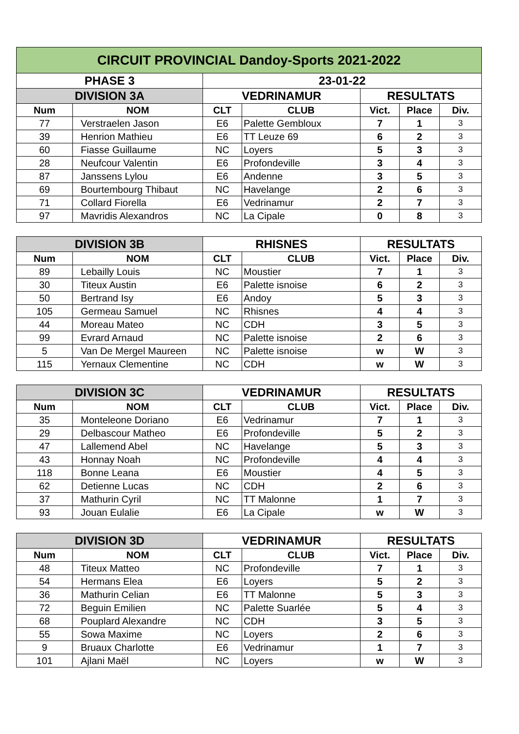| CIRCUIT PROVINCIAL Dandoy-Sports 2021-2022 | | | | | | |
| PHASE 3 | | 23-01-22 | | | | |
| DIVISION 3A | | VEDRINAMUR | | RESULTATS | | |
| Num | NOM | CLT | CLUB | Vict. | Place | Div. |
| 77 | Verstraelen Jason | E6 | Palette Gembloux | 7 | 1 | 3 |
| 39 | Henrion Mathieu | E6 | TT Leuze 69 | 6 | 2 | 3 |
| 60 | Fiasse Guillaume | NC | Loyers | 5 | 3 | 3 |
| 28 | Neufcour Valentin | E6 | Profondeville | 3 | 4 | 3 |
| 87 | Janssens Lylou | E6 | Andenne | 3 | 5 | 3 |
| 69 | Bourtembourg Thibaut | NC | Havelange | 2 | 6 | 3 |
| 71 | Collard Fiorella | E6 | Vedrinamur | 2 | 7 | 3 |
| 97 | Mavridis Alexandros | NC | La Cipale | 0 | 8 | 3 |
| DIVISION 3B | | RHISNES | | RESULTATS | | |
| Num | NOM | CLT | CLUB | Vict. | Place | Div. |
| 89 | Lebailly Louis | NC | Moustier | 7 | 1 | 3 |
| 30 | Titeux Austin | E6 | Palette isnoise | 6 | 2 | 3 |
| 50 | Bertrand Isy | E6 | Andoy | 5 | 3 | 3 |
| 105 | Germeau Samuel | NC | Rhisnes | 4 | 4 | 3 |
| 44 | Moreau Mateo | NC | CDH | 3 | 5 | 3 |
| 99 | Evrard Arnaud | NC | Palette isnoise | 2 | 6 | 3 |
| 5 | Van De Mergel Maureen | NC | Palette isnoise | w | W | 3 |
| 115 | Yernaux Clementine | NC | CDH | w | W | 3 |
| DIVISION 3C | | VEDRINAMUR | | RESULTATS | | |
| Num | NOM | CLT | CLUB | Vict. | Place | Div. |
| 35 | Monteleone Doriano | E6 | Vedrinamur | 7 | 1 | 3 |
| 29 | Delbascour Matheo | E6 | Profondeville | 5 | 2 | 3 |
| 47 | Lallemend Abel | NC | Havelange | 5 | 3 | 3 |
| 43 | Honnay Noah | NC | Profondeville | 4 | 4 | 3 |
| 118 | Bonne Leana | E6 | Moustier | 4 | 5 | 3 |
| 62 | Detienne Lucas | NC | CDH | 2 | 6 | 3 |
| 37 | Mathurin Cyril | NC | TT Malonne | 1 | 7 | 3 |
| 93 | Jouan Eulalie | E6 | La Cipale | w | W | 3 |
| DIVISION 3D | | VEDRINAMUR | | RESULTATS | | |
| Num | NOM | CLT | CLUB | Vict. | Place | Div. |
| 48 | Titeux Matteo | NC | Profondeville | 7 | 1 | 3 |
| 54 | Hermans Elea | E6 | Loyers | 5 | 2 | 3 |
| 36 | Mathurin Celian | E6 | TT Malonne | 5 | 3 | 3 |
| 72 | Beguin Emilien | NC | Palette Suarlée | 5 | 4 | 3 |
| 68 | Pouplard Alexandre | NC | CDH | 3 | 5 | 3 |
| 55 | Sowa Maxime | NC | Loyers | 2 | 6 | 3 |
| 9 | Bruaux Charlotte | E6 | Vedrinamur | 1 | 7 | 3 |
| 101 | Ajlani Maël | NC | Loyers | w | W | 3 |